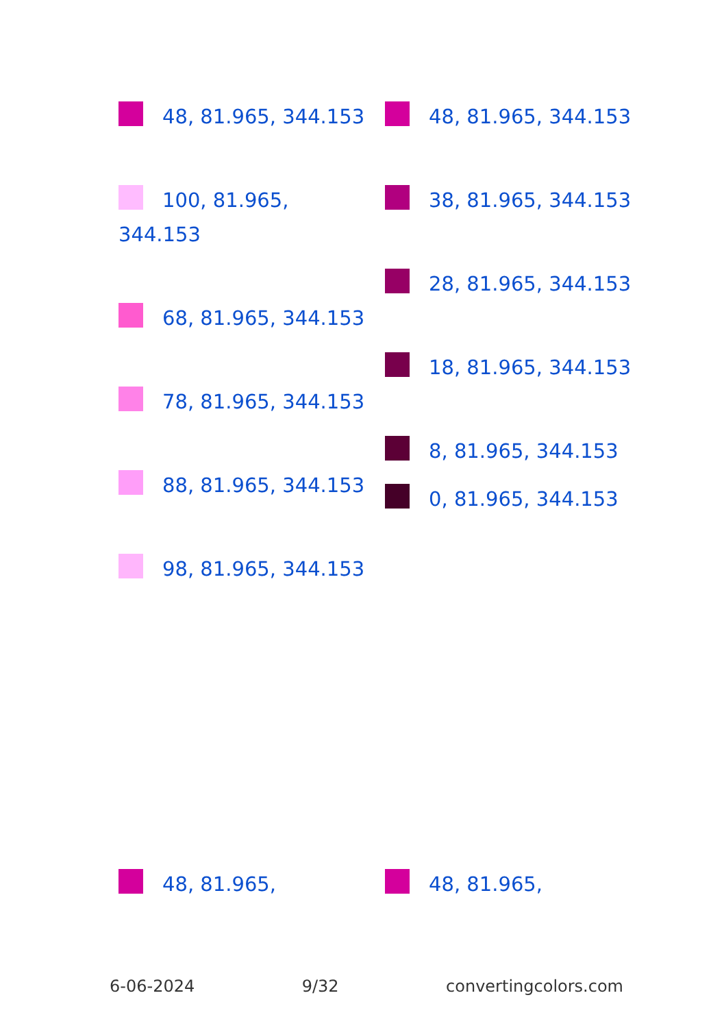48, 81.965, 344.153
100, 81.965, 344.153
68, 81.965, 344.153
78, 81.965, 344.153
88, 81.965, 344.153
98, 81.965, 344.153
48, 81.965, 344.153
38, 81.965, 344.153
28, 81.965, 344.153
18, 81.965, 344.153
8, 81.965, 344.153
0, 81.965, 344.153
48, 81.965, 48, 81.965,
6-06-2024 9/32 convertingcolors.com